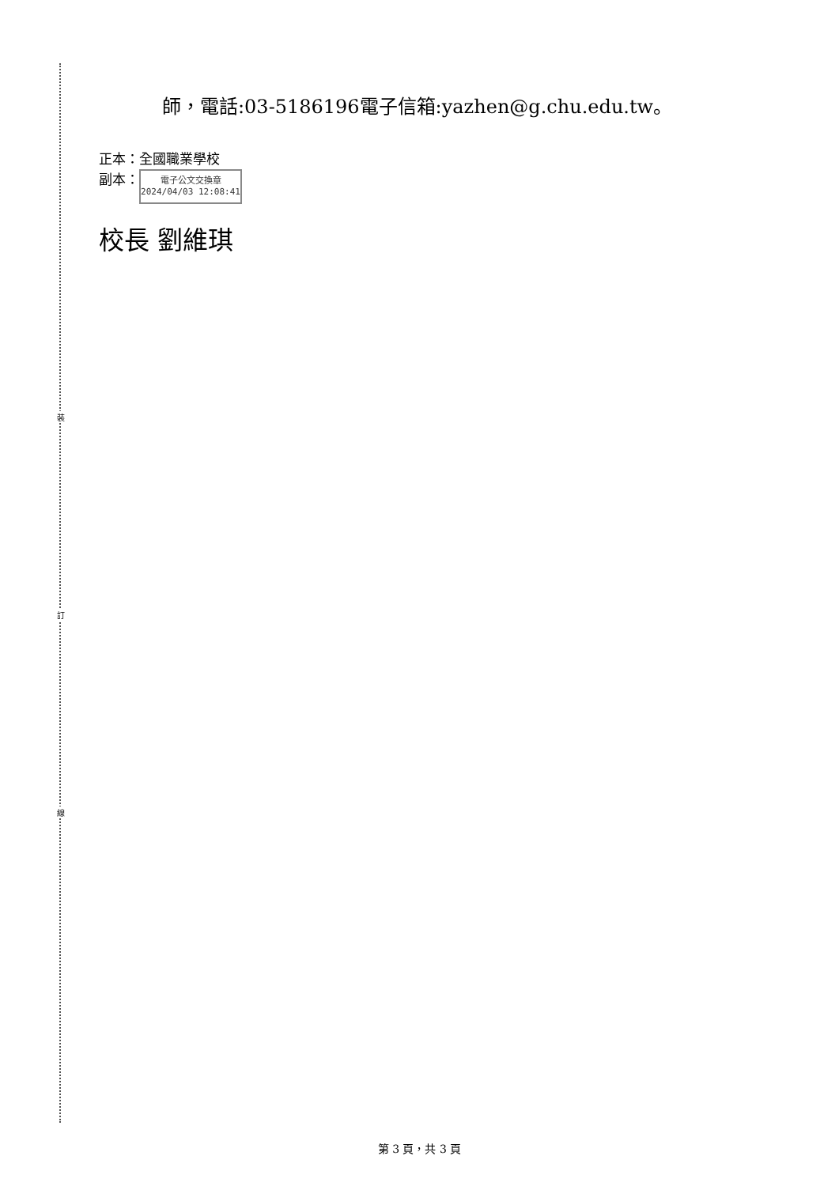裝
訂
線
師，電話:03-5186196電子信箱:yazhen@g.chu.edu.tw。
正本：全國職業學校
副本： 電子公文交換章
2024/04/03 12:08:41
校長 劉維琪
第 3 頁，共 3 頁